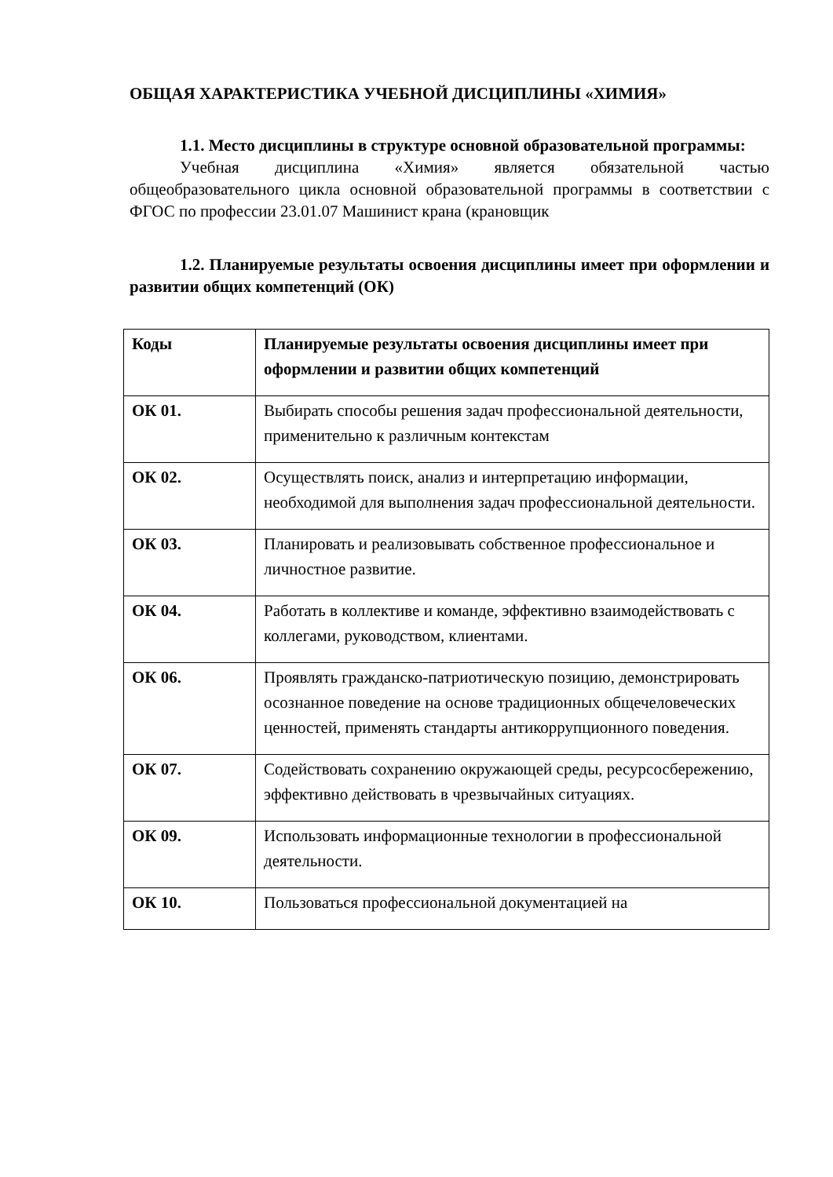ОБЩАЯ ХАРАКТЕРИСТИКА УЧЕБНОЙ ДИСЦИПЛИНЫ «ХИМИЯ»
1.1. Место дисциплины в структуре основной образовательной программы:
Учебная дисциплина «Химия» является обязательной частью общеобразовательного цикла основной образовательной программы в соответствии с ФГОС по профессии 23.01.07 Машинист крана (крановщик
1.2. Планируемые результаты освоения дисциплины имеет при оформлении и развитии общих компетенций (ОК)
| Коды | Планируемые результаты освоения дисциплины имеет при оформлении и развитии общих компетенций |
| --- | --- |
| ОК 01. | Выбирать способы решения задач профессиональной деятельности, применительно к различным контекстам |
| ОК 02. | Осуществлять поиск, анализ и интерпретацию информации, необходимой для выполнения задач профессиональной деятельности. |
| ОК 03. | Планировать и реализовывать собственное профессиональное и личностное развитие. |
| ОК 04. | Работать в коллективе и команде, эффективно взаимодействовать с коллегами, руководством, клиентами. |
| ОК 06. | Проявлять гражданско-патриотическую позицию, демонстрировать осознанное поведение на основе традиционных общечеловеческих ценностей, применять стандарты антикоррупционного поведения. |
| ОК 07. | Содействовать сохранению окружающей среды, ресурсосбережению, эффективно действовать в чрезвычайных ситуациях. |
| ОК 09. | Использовать информационные технологии в профессиональной деятельности. |
| ОК 10. | Пользоваться профессиональной документацией на |